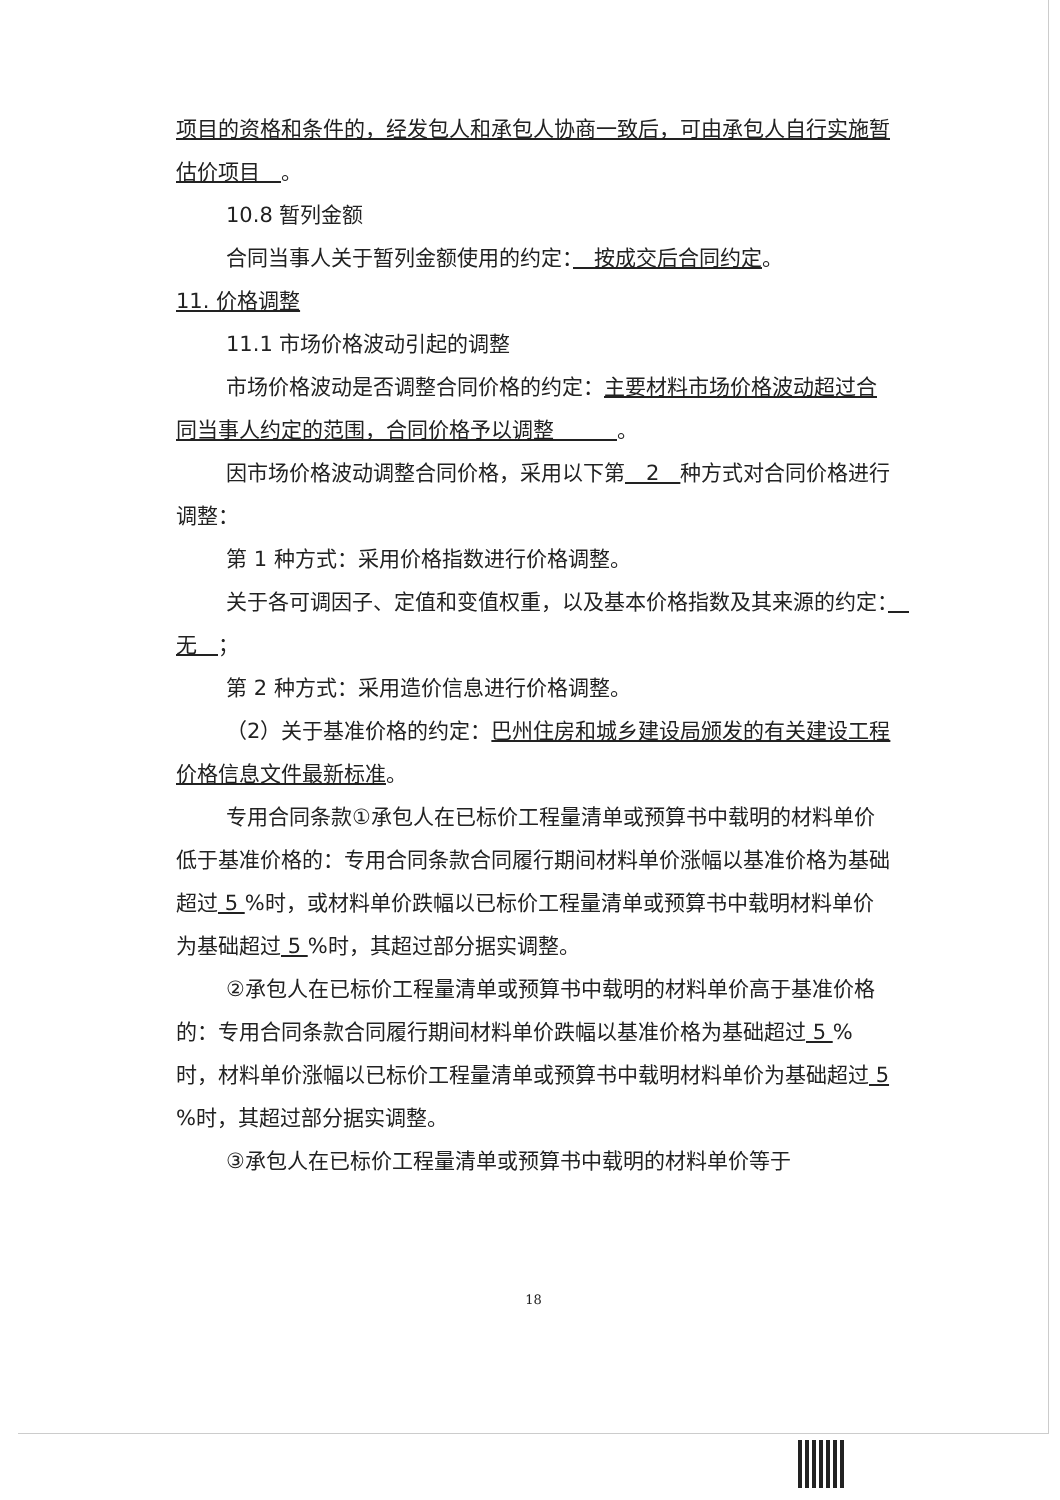项目的资格和条件的，经发包人和承包人协商一致后，可由承包人自行实施暂估价项目　。
10.8 暂列金额
合同当事人关于暂列金额使用的约定：　按成交后合同约定。
11. 价格调整
11.1 市场价格波动引起的调整
市场价格波动是否调整合同价格的约定：主要材料市场价格波动超过合同当事人约定的范围，合同价格予以调整　　　。
因市场价格波动调整合同价格，采用以下第　2　种方式对合同价格进行调整：
第 1 种方式：采用价格指数进行价格调整。
关于各可调因子、定值和变值权重，以及基本价格指数及其来源的约定：　无　；
第 2 种方式：采用造价信息进行价格调整。
（2）关于基准价格的约定：巴州住房和城乡建设局颁发的有关建设工程价格信息文件最新标准。
专用合同条款①承包人在已标价工程量清单或预算书中载明的材料单价低于基准价格的：专用合同条款合同履行期间材料单价涨幅以基准价格为基础超过 5 %时，或材料单价跌幅以已标价工程量清单或预算书中载明材料单价为基础超过 5 %时，其超过部分据实调整。
②承包人在已标价工程量清单或预算书中载明的材料单价高于基准价格的：专用合同条款合同履行期间材料单价跌幅以基准价格为基础超过 5 %时，材料单价涨幅以已标价工程量清单或预算书中载明材料单价为基础超过 5 %时，其超过部分据实调整。
③承包人在已标价工程量清单或预算书中载明的材料单价等于
18